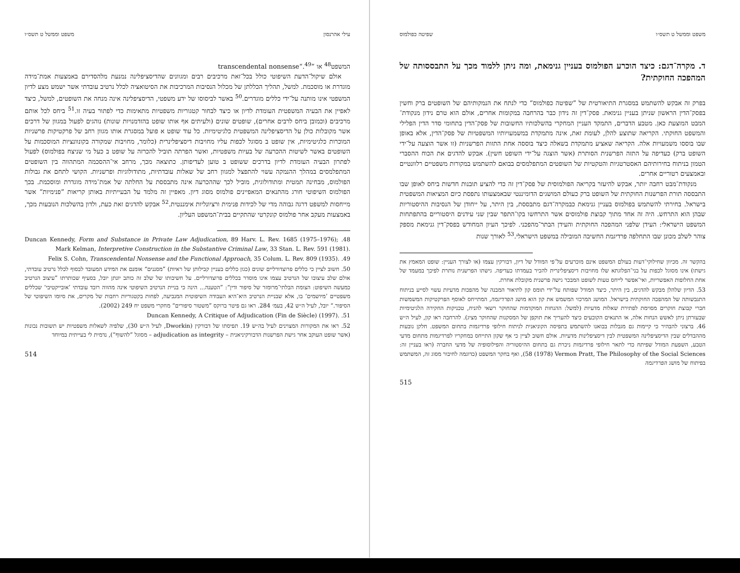עילי אהרנסון משפט וממשל ט תשס״ו
המשפט<sup>48</sup> או ”transcendental nonsense“.<sup>49</sup>
אולם שיקול־הדעת השיפוטי כולל בכל־זאת מרכיבים רבים ומגוונים שהדיסציפלינה נמנעת מלהסדירם באמצעות אמת־מידה מוגדרת או מוסכמת. למשל, תהליך הכללתן של מכלול הנסיבות המרכיבות את הסיטואציה לכלל נרטיב עובדתי אשר ישמש מצע לדיון המשפטי אינו מותנה על־ידי כללים מוגדרים.<sup>50</sup> באשר לביסוסו של ידע משפטי, הדיסציפלינה אינה מנחה את השופטים, למשל, כיצד לאפיין את הבעיה המשפטית העומדת לדיון או כיצד לבחור קטגוריות משפטיות מתאימות כדי לפתור בעיה זו.<sup>51</sup> ביחס לכל אותם מרכיבים (וכמובן ביחס לרבים אחרים), שופטים שונים (ולעיתים אף אותו שופט בהזדמנויות שונות) נוהגים לפעול במגוון של דרכים אשר מקובלות כולן על הדיסציפלינה המשפטית כלגיטימיות. כל עוד שופט א פועל במסגרת אותו מגוון רחב של פרקטיקות פרשניות המוכרות כלגיטימיות, אין שופט ב מסוגל לכפות עליו מחויבות דיסציפלינרית (כלומר, מחויבות שמקורה בקונוונציות המוסכמות על השופטים באשר לשיטות ההכרעה של בעיות משפטיות, ואשר הפרתה תוביל להכרזה על שופט ב כעל מי שניצח בפולמוס) לפעול לפתרון הבעיה העומדת לדיון בדרכים ששופט ב טוען לעדיפותן. כתוצאה מכך, מרחב אי־ההסכמה המתהווה בין השופטים המתפלמסים במהלך ההנמקה עשוי להתפצל למגוון רחב של שאלות עובדתיות, מתודולוגיות ופרשניות. הקושי לתחם את גבולות הפולמוס, מבחינה תמטית ומתודולוגית, מוביל לכך שההכרעה אינה מתבססת על החלתה של אמת־מידה מוגדרת ומוסכמת. בכך הפולמוס השיפוטי חורג מהתנאים המאפיינים פולמוס מסוג דיון. מאפיין זה מלמד על הבעייתיות באותן קריאות ”פנימיות“ אשר מייחסות למשפט דרגה גבוהה מדי של לכידות פנימית ורציונליות אימננטית.<sup>52</sup> אבקש להדגים זאת כעת, ולדון בהשלכות הנובעות מכך, באמצעות מעקב אחר פולמוס קונקרטי שהתקיים בבית־המשפט העליון.
48. Duncan Kennedy, Form and Substance in Private Law Adjudication, 89 Harv. L. Rev. 1685 (1975–1976); Mark Kelman, Interpretive Construction in the Substantive Criminal Law, 33 Stan. L. Rev. 591 (1981).
49. Felix S. Cohn, Transcendental Nonsense and the Functional Approach, 35 Colum. L. Rev. 809 (1935).
50. חשוב לציין כי כללים פרוצדורליים שונים (כגון כללים בעניין קבילותן של ראיות) ”מסננים“ אומנם את המידע המעובד לבסוף לכלל נרטיב עובדתי, אולם שלב עיצובו של הנרטיב עצמו אינו מוסדר בכללים פרוצדורליים. על חשיבותו של שלב זה כותב יונתן יובל, בסעיף שכותרתו ”עיצוב הנרטיב כמעשה השיפוט: הצומת הבלתי־מרומזר של סיפור ודין“: ”הטענה... הינה כי בניית הנרטיב השיפוטי אינה מהווה רובד עובדתי ’אובייקטיבי‘ שכללים משפטיים ’מיושמים‘ בו, אלא שבניית הנרטיב היא־היא העבודה השיפוטית המנביעה, לפחות בקטגוריות רחבות של מקרים, את סיומו השיפוטי של הסיפור.“ יובל, לעיל ה״ש 42, בעמ׳ 284. ראו גם פיטר ברוקס ”משטור סיפורים“ מחקרי משפט יח 249 (2002).
51. Duncan Kennedy, A Critique of Adjudication (Fin de Siècle) (1997).
52. ראו את המקורות המצוינים לעיל בה״ש 19. תפיסתו של דבורקין (Dworkin, לעיל ה״ש 30), שלפיה לשאלות משפטיות יש תשובות נכונות (אשר שופט העוקב אחר גישת הפרשנות הדבורקיניאנית – adjudication as integrity – מסוגל ”להשוף“), נדמית לי בעייתית במיוחד
514
משפט וממשל ט תשס״ו שפיטה כפולמוס
ד. מקרה־דגם: כיצד הוכרע הפולמוס בעניין גנימאת, ומה ניתן ללמוד מכך על התבססותה של המהפכה החוקתית?
בפרק זה אבקש להשתמש במסגרת התיאורטית של ”שפיטה כפולמוס“ כדי לנתח את הנמקותיהם של השופטים ברק וחשין בפסק־הדין הראשון שניתן בעניין גנימאת. פסק־דין זה נידון כבר בהרחבה במקומות אחרים, אולם הוא טרם נידון מנקודת־המבט המוצעת כאן. מטבע הדברים, התמקד העניין המחקרי בהשלכותיו החשובות של פסק־הדין בתחומי סדר הדין הפלילי והמשפט החוקתי. הקריאה שתוצע להלן, לעומת זאת, אינה מתמקדת במשמעויותיו המשפטיות של פסק־הדין, אלא באופן שבו בוססו משמעויות אלה. הקריאה שאציע מתמקדת בשאלה כיצד בוססה אחת התזות הפרשניות (זו אשר הוצעה על־ידי השופט ברק) כעדיפה על התזה הפרשנית הסותרת (אשר הוצגה על־ידי השופט חשין). אבקש להדגים את הכוח ההסברי הטמון בניתוח בחירותיהם האסטרטגיות והטקטיות של השופטים המתפלמסים בבואם להשתמש במקורות משפטיים רלוונטיים ובאמצעים רטוריים אחרים.
מנקודת־מבט רחבה יותר, אבקש להיעזר בקריאה הפולמוסית של פסק־דין זה כדי להציע תובנות חדשות ביחס לאופן שבו התבססה תורת הפרשנות החוקתית של השופט ברק כעולם המושגים הדומיננטי שבאמצעותו נתפסת כיום המציאות המשפטית בישראל. בחירתי להשתמש בפולמוס בעניין גנימאת כבמקרה־דגם מתבססת, בין היתר, על ייחודן של הנסיבות ההיסטוריות שבהן הוא התרחש. היה זה אחד מתוך קבוצת פולמוסים אשר התרחשו בקו־התפר שבין שני עידנים היסטוריים בהתפתחות המשפט הישראלי: העידן שלפני המהפכה החוקתית והעידן הבתר־מהפכני. לפיכך העיון המחודש בפסק־דין גנימאת מספק צוהר לשלב מכונן שבו התחלפה פרדיגמת החשיבה המובילה במשפט הישראלי.<sup>53</sup> לאורך שנות
בהקשר זה. מכיוון שחילוקי־דעות בעולם המשפט אינם מוכרעים על־פי המודל של דיון, דבורקין עצמו (או לצורך העניין: שופט המאמץ את גישתו) אינו מסוגל לכפות על בני־הפלוגתא שלו מחויבות דיסציפלינרית להכיר בעמדתו כעדיפה. גישתו הפרשנית נותרת לפיכך במעמד של אחת החלופות האפשריות, ואי־אפשר לייחס טעות לשופט המבכר גישה פרשנית מקובלת אחרת.
53. הדיון שלהלן מבקש להדגים, בין היתר, כיצד המודל שפותח על־ידי תומס קון לתיאור המבנה של מהפכות מדעיות עשוי לסייע בניתוח התגבשותה של המהפכה החוקתית בישראל. המושג המרכזי המשמש את קון הוא מושג הפרדיגמה, המתייחס לאוסף הפרקטיקות המשמשות חברי קבוצת חוקרים מסוימת לפתירת שאלות מדעיות (למשל: ההנחות המוקדמות שהחוקר רשאי להניח, טכניקות החקירה הלגיטימיות שבעזרתן ניתן לאשש הנחות אלה, או התנאים הקובעים כיצד להעריך את תוקפן של המסקנות שהחוקר מציג). להרחבה ראו קון, לעיל ה״ש 46. ברצוני להבהיר כי קיימות גם מגבלות בבואנו להשתמש בתפיסה הקוניאנית לניתוח חילופי פרדיגמות בתחום המשפט. חלקן נובעות מההבדלים שבין הדיסציפלינה המשפטית לבין דיסציפלינות מדעיות. אולם חשוב לציין כי אף שקון התייחס במחקריו לפרדיגמות מתחום מדעי הטבע, השפעת המודל שפיתח כדי לתאר חילופי פרדיגמות ניכרת גם בתחום ההיסטוריה והפילוסופיה של מדעי החברה (ראו בעניין זה: Vermon Pratt, The Philosophy of the Social Sciences (1978) 58), ואף בחקר המשפט (כדוגמה לחיבור מסוג זה, המשתמש בפיתוח של מושג הפרדיגמה
515